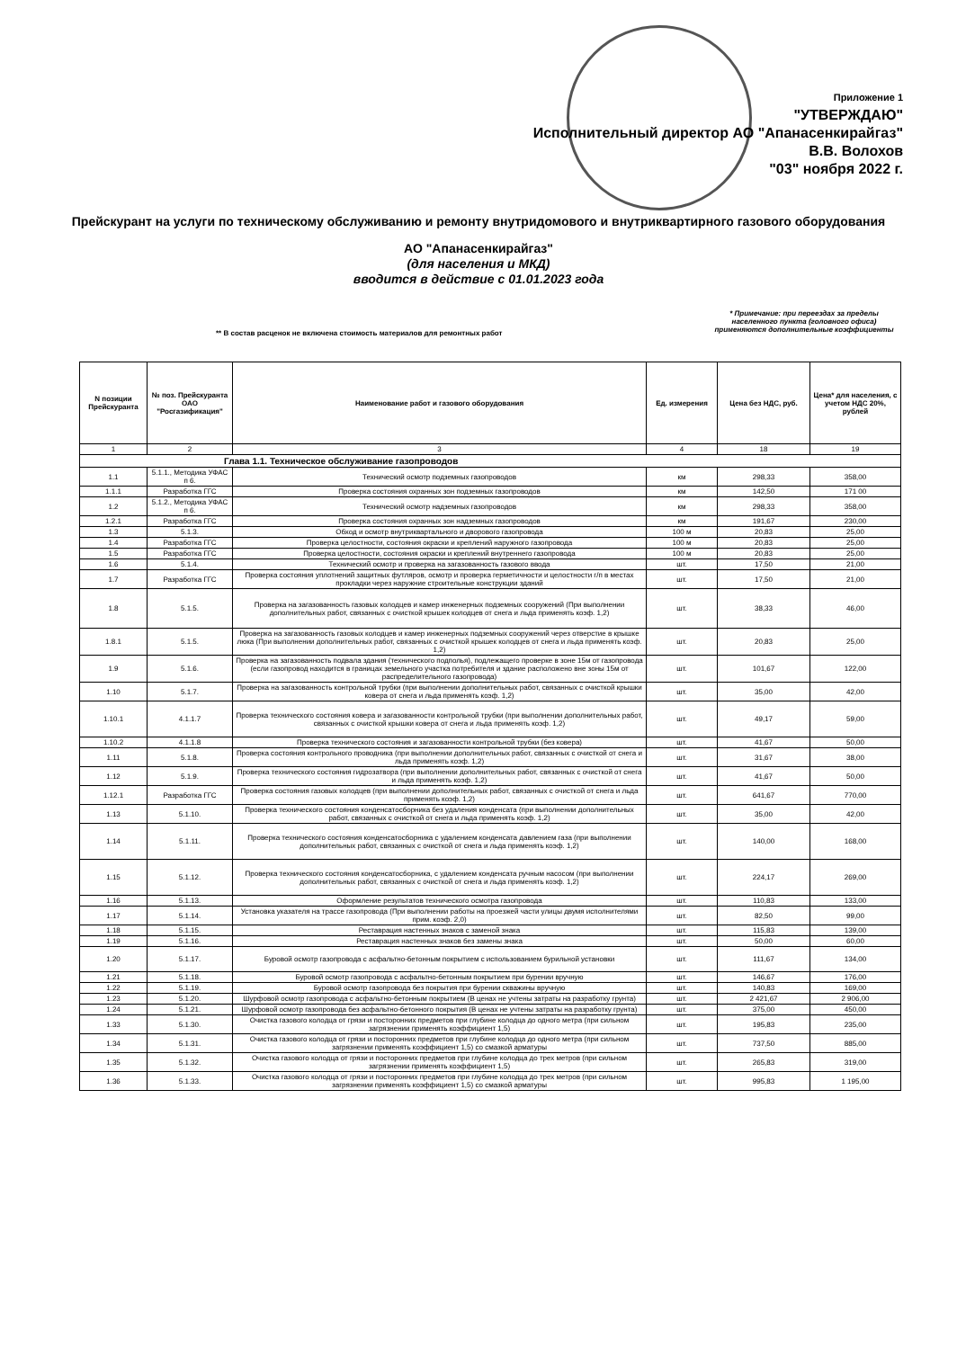Приложение 1
"УТВЕРЖДАЮ"
Исполнительный директор АО "Апанасенкирайгаз"
В.В. Волохов
"03" ноября 2022 г.
Прейскурант на услуги по техническому обслуживанию и ремонту внутридомового и внутриквартирного газового оборудования
АО "Апанасенкирайгаз"
(для населения и МКД)
вводится в действие с 01.01.2023 года
** В состав расценок не включена стоимость материалов для ремонтных работ
* Примечание: при переездах за пределы населенного пункта (головного офиса) применяются дополнительные коэффициенты
| N позиции Прейскуранта | № поз. Прейскуранта ОАО "Росгазификация" | Наименование работ и газового оборудования | Ед. измерения | Цена без НДС, руб. | Цена* для населения, с учетом НДС 20%, рублей |
| --- | --- | --- | --- | --- | --- |
| 1 | 2 | 3 | 4 | 18 | 19 |
| Глава 1.1. Техническое обслуживание газопроводов | | | | | |
| 1.1 | 5.1.1., Методика УФАС п 6. | Технический осмотр подземных газопроводов | км | 298,33 | 358,00 |
| 1.1.1 | Разработка ГГС | Проверка состояния охранных зон подземных газопроводов | км | 142,50 | 171 00 |
| 1.2 | 5.1.2., Методика УФАС п 6. | Технический осмотр надземных газопроводов | км | 298,33 | 358,00 |
| 1.2.1 | Разработка ГГС | Проверка состояния охранных зон надземных газопроводов | км | 191,67 | 230,00 |
| 1.3 | 5.1.3. | Обход и осмотр внутриквартального и дворового газопровода | 100 м | 20,83 | 25,00 |
| 1.4 | Разработка ГГС | Проверка целостности, состояния окраски и креплений наружного газопровода | 100 м | 20,83 | 25,00 |
| 1.5 | Разработка ГГС | Проверка целостности, состояния окраски и креплений внутреннего газопровода | 100 м | 20,83 | 25,00 |
| 1.6 | 5.1.4. | Технический осмотр и проверка на загазованность газового ввода | шт. | 17,50 | 21,00 |
| 1.7 | Разработка ГГС | Проверка состояния уплотнений защитных футляров, осмотр и проверка герметичности и целостности г/п в местах прокладки через наружние строительные конструкции зданий | шт. | 17,50 | 21,00 |
| 1.8 | 5.1.5. | Проверка на загазованность газовых колодцев и камер инженерных подземных сооружений (При выполнении дополнительных работ, связанных с очисткой крышек колодцев от снега и льда применять коэф. 1,2) | шт. | 38,33 | 46,00 |
| 1.8.1 | 5.1.5. | Проверка на загазованность газовых колодцев и камер инженерных подземных сооружений через отверстие в крышке люка (При выполнении дополнительных работ, связанных с очисткой крышек колодцев от снега и льда применять коэф. 1,2) | шт. | 20,83 | 25,00 |
| 1.9 | 5.1.6. | Проверка на загазованность подвала здания (технического подполья), подлежащего проверке в зоне 15м от газопровода (если газопровод находится в границах земельного участка потребителя и здание расположено вне зоны 15м от распределительного газопровода) | шт. | 101,67 | 122,00 |
| 1.10 | 5.1.7. | Проверка на загазованность контрольной трубки (при выполнении дополнительных работ, связанных с очисткой крышки ковера от снега и льда применять коэф. 1,2) | шт. | 35,00 | 42,00 |
| 1.10.1 | 4.1.1.7 | Проверка технического состояния ковера и загазованности контрольной трубки (при выполнении дополнительных работ, связанных с очисткой крышки ковера от снега и льда применять коэф. 1,2) | шт. | 49,17 | 59,00 |
| 1.10.2 | 4.1.1.8 | Проверка технического состояния и загазованности контрольной трубки (без ковера) | шт. | 41,67 | 50,00 |
| 1.11 | 5.1.8. | Проверка состояния контрольного проводника (при выполнении дополнительных работ, связанных с очисткой от снега и льда применять коэф. 1,2) | шт. | 31,67 | 38,00 |
| 1.12 | 5.1.9. | Проверка технического состояния гидрозатвора (при выполнении дополнительных работ, связанных с очисткой от снега и льда применять коэф. 1,2) | шт. | 41,67 | 50,00 |
| 1.12.1 | Разработка ГГС | Проверка состояния газовых колодцев (при выполнении дополнительных работ, связанных с очисткой от снега и льда применять коэф. 1,2) | шт. | 641,67 | 770,00 |
| 1.13 | 5.1.10. | Проверка технического состояния конденсатосборника без удаления конденсата (при выполнении дополнительных работ, связанных с очисткой от снега и льда применять коэф. 1,2) | шт. | 35,00 | 42,00 |
| 1.14 | 5.1.11. | Проверка технического состояния конденсатосборника с удалением конденсата давлением газа (при выполнении дополнительных работ, связанных с очисткой от снега и льда применять коэф. 1,2) | шт. | 140,00 | 168,00 |
| 1.15 | 5.1.12. | Проверка технического состояния конденсатосборника, с удалением конденсата ручным насосом (при выполнении дополнительных работ, связанных с очисткой от снега и льда применять коэф. 1,2) | шт. | 224,17 | 269,00 |
| 1.16 | 5.1.13. | Оформление результатов технического осмотра газопровода | шт. | 110,83 | 133,00 |
| 1.17 | 5.1.14. | Установка указателя на трассе газопровода (При выполнении работы на проезжей части улицы двумя исполнителями прим. коэф. 2,0) | шт. | 82,50 | 99,00 |
| 1.18 | 5.1.15. | Реставрация настенных знаков с заменой знака | шт. | 115,83 | 139,00 |
| 1.19 | 5.1.16. | Реставрация настенных знаков без замены знака | шт. | 50,00 | 60,00 |
| 1.20 | 5.1.17. | Буровой осмотр газопровода с асфальтно-бетонным покрытием с использованием бурильной установки | шт. | 111,67 | 134,00 |
| 1.21 | 5.1.18. | Буровой осмотр газопровода с асфальтно-бетонным покрытием при бурении вручную | шт. | 146,67 | 176,00 |
| 1.22 | 5.1.19. | Буровой осмотр газопровода без покрытия при бурении скважины вручную | шт. | 140,83 | 169,00 |
| 1.23 | 5.1.20. | Шурфовой осмотр газопровода с асфальтно-бетонным покрытием (В ценах не учтены затраты на разработку грунта) | шт. | 2 421,67 | 2 906,00 |
| 1.24 | 5.1.21. | Шурфовой осмотр газопровода без асфальтно-бетонного покрытия (В ценах не учтены затраты на разработку грунта) | шт. | 375,00 | 450,00 |
| 1.33 | 5.1.30. | Очистка газового колодца от грязи и посторонних предметов при глубине колодца до одного метра (при сильном загрязнении применять коэффициент 1,5) | шт. | 195,83 | 235,00 |
| 1.34 | 5.1.31. | Очистка газового колодца от грязи и посторонних предметов при глубине колодца до одного метра (при сильном загрязнении применять коэффициент 1,5) со смазкой арматуры | шт. | 737,50 | 885,00 |
| 1.35 | 5.1.32. | Очистка газового колодца от грязи и посторонних предметов при глубине колодца до трех метров (при сильном загрязнении применять коэффициент 1,5) | шт. | 265,83 | 319,00 |
| 1.36 | 5.1.33. | Очистка газового колодца от грязи и посторонних предметов при глубине колодца до трех метров (при сильном загрязнении применять коэффициент 1,5) со смазкой арматуры | шт. | 995,83 | 1 195,00 |